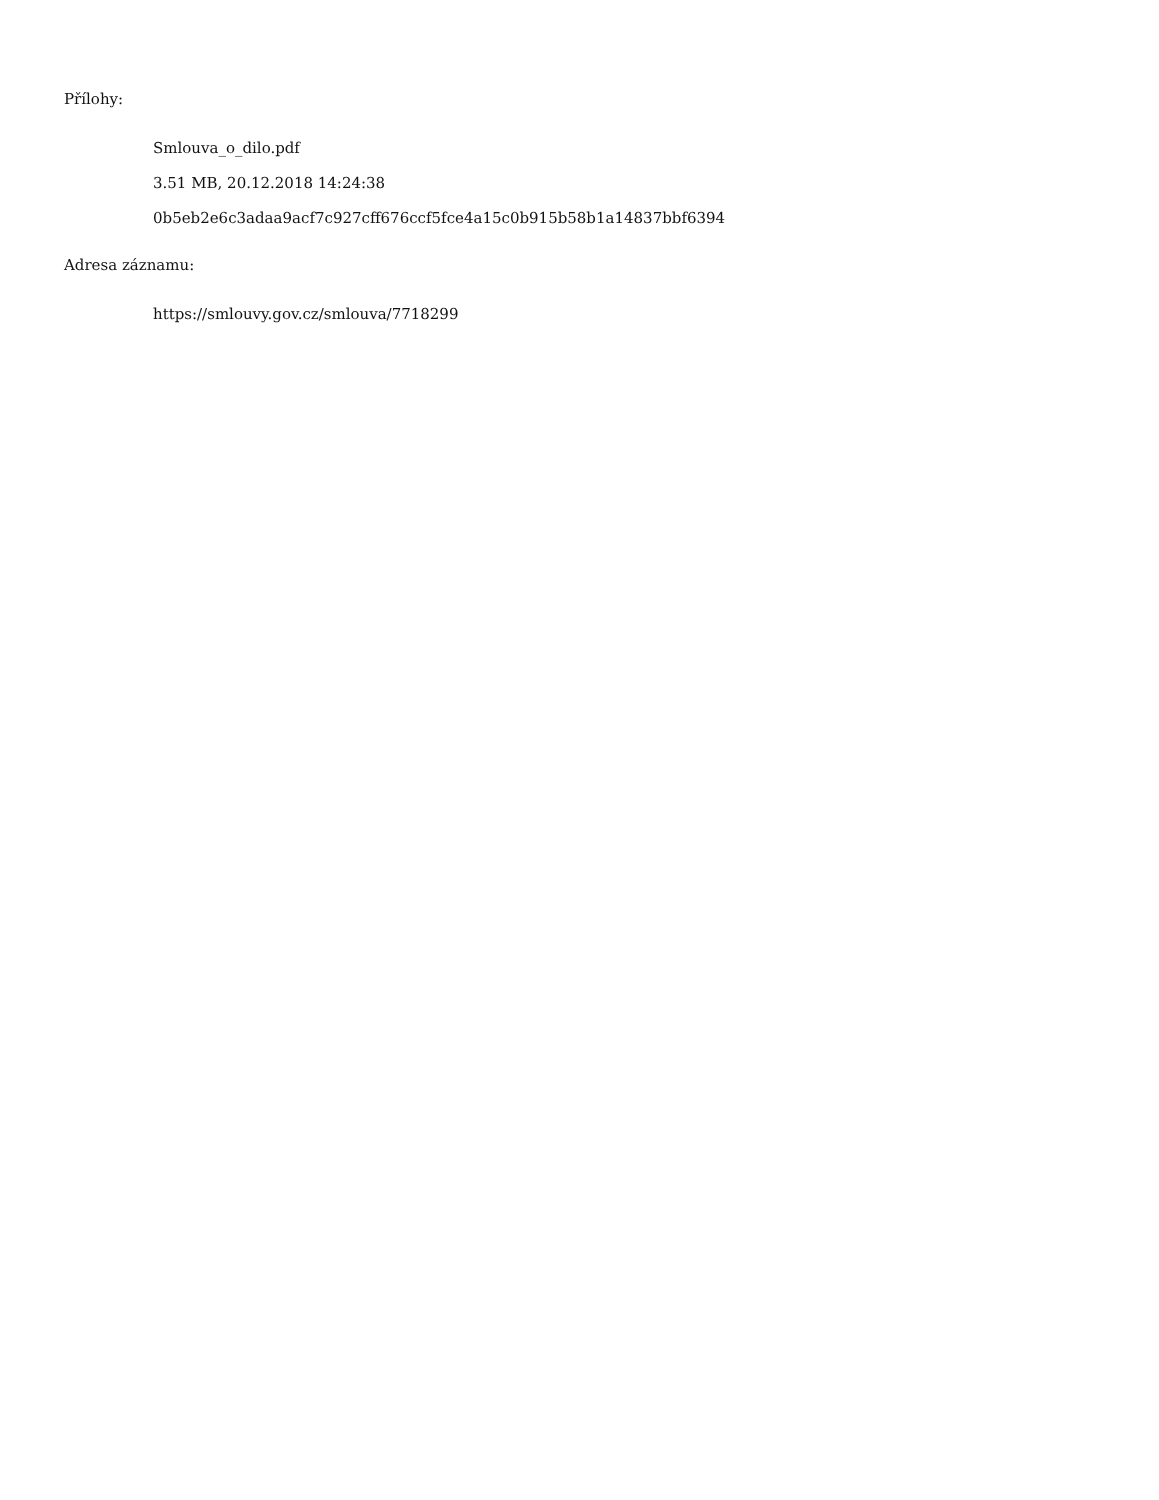Přílohy:
Smlouva_o_dilo.pdf
3.51 MB, 20.12.2018 14:24:38
0b5eb2e6c3adaa9acf7c927cff676ccf5fce4a15c0b915b58b1a14837bbf6394
Adresa záznamu:
https://smlouvy.gov.cz/smlouva/7718299